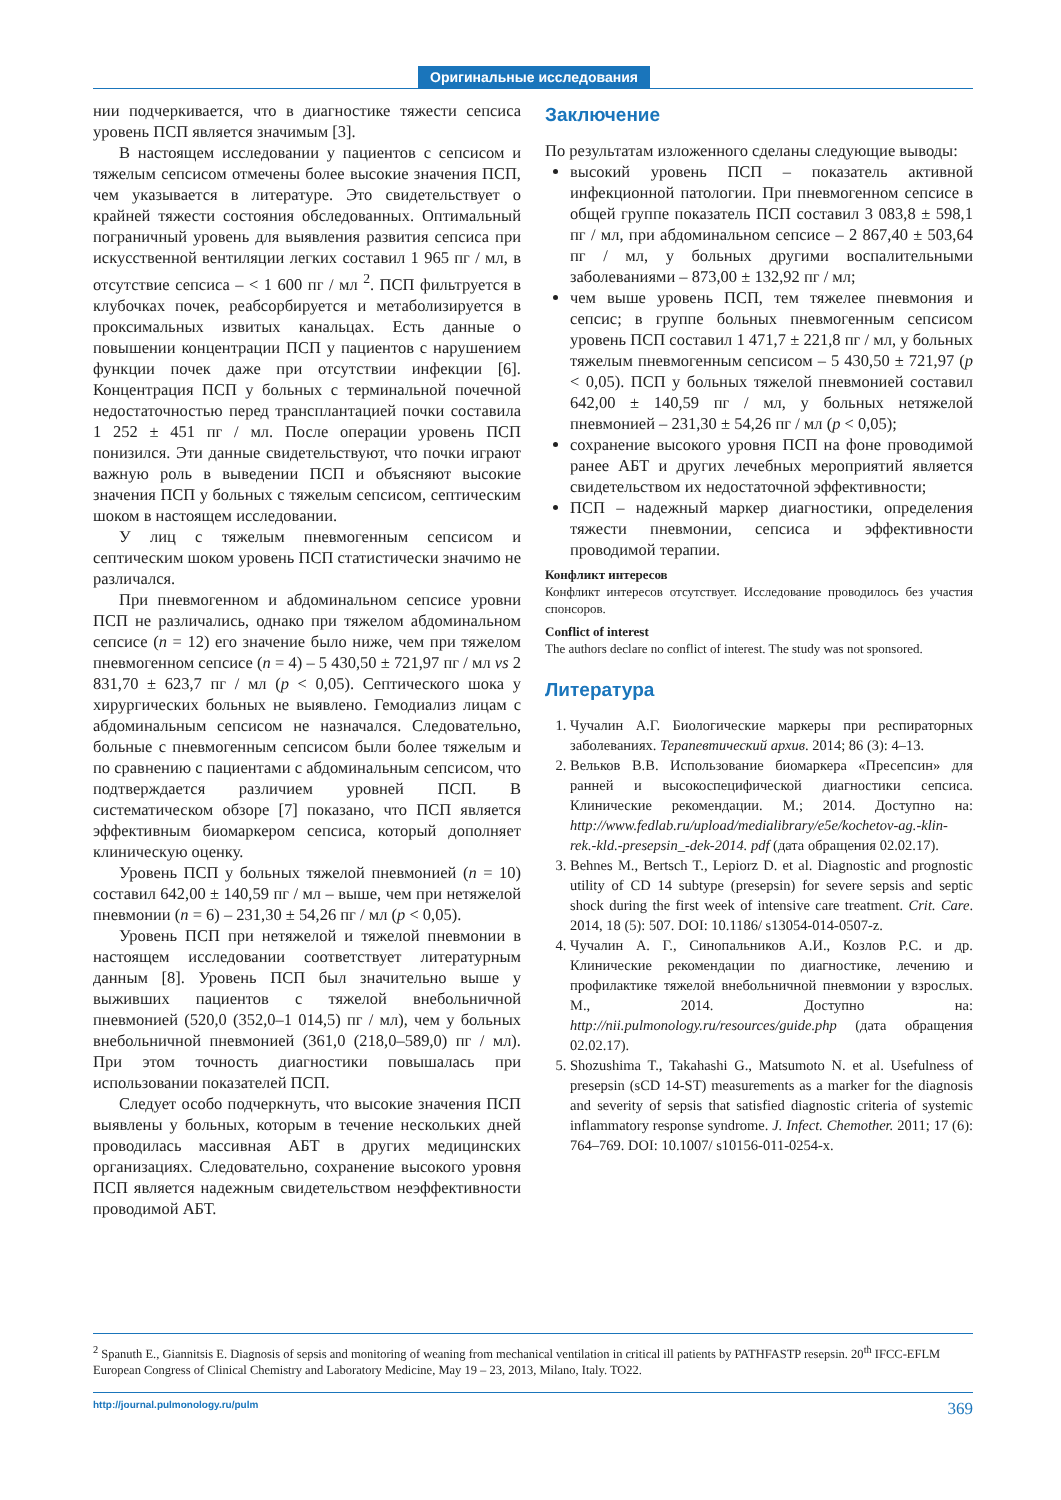Оригинальные исследования
нии подчеркивается, что в диагностике тяжести сепсиса уровень ПСП является значимым [3].
В настоящем исследовании у пациентов с сепсисом и тяжелым сепсисом отмечены более высокие значения ПСП, чем указывается в литературе. Это свидетельствует о крайней тяжести состояния обследованных. Оптимальный пограничный уровень для выявления развития сепсиса при искусственной вентиляции легких составил 1 965 пг / мл, в отсутствие сепсиса – < 1 600 пг / мл <sup>2</sup>. ПСП фильтруется в клубочках почек, реабсорбируется и метаболизируется в проксимальных извитых канальцах. Есть данные о повышении концентрации ПСП у пациентов с нарушением функции почек даже при отсутствии инфекции [6]. Концентрация ПСП у больных с терминальной почечной недостаточностью перед трансплантацией почки составила 1 252 ± 451 пг / мл. После операции уровень ПСП понизился. Эти данные свидетельствуют, что почки играют важную роль в выведении ПСП и объясняют высокие значения ПСП у больных с тяжелым сепсисом, септическим шоком в настоящем исследовании.
У лиц с тяжелым пневмогенным сепсисом и септическим шоком уровень ПСП статистически значимо не различался.
При пневмогенном и абдоминальном сепсисе уровни ПСП не различались, однако при тяжелом абдоминальном сепсисе (n = 12) его значение было ниже, чем при тяжелом пневмогенном сепсисе (n = 4) – 5 430,50 ± 721,97 пг / мл vs 2 831,70 ± 623,7 пг / мл (p < 0,05). Септического шока у хирургических больных не выявлено. Гемодиализ лицам с абдоминальным сепсисом не назначался. Следовательно, больные с пневмогенным сепсисом были более тяжелым и по сравнению с пациентами с абдоминальным сепсисом, что подтверждается различием уровней ПСП. В систематическом обзоре [7] показано, что ПСП является эффективным биомаркером сепсиса, который дополняет клиническую оценку.
Уровень ПСП у больных тяжелой пневмонией (n = 10) составил 642,00 ± 140,59 пг / мл – выше, чем при нетяжелой пневмонии (n = 6) – 231,30 ± 54,26 пг / мл (p < 0,05).
Уровень ПСП при нетяжелой и тяжелой пневмонии в настоящем исследовании соответствует литературным данным [8]. Уровень ПСП был значительно выше у выживших пациентов с тяжелой внебольничной пневмонией (520,0 (352,0–1 014,5) пг / мл), чем у больных внебольничной пневмонией (361,0 (218,0–589,0) пг / мл). При этом точность диагностики повышалась при использовании показателей ПСП.
Следует особо подчеркнуть, что высокие значения ПСП выявлены у больных, которым в течение нескольких дней проводилась массивная АБТ в других медицинских организациях. Следовательно, сохранение высокого уровня ПСП является надежным свидетельством неэффективности проводимой АБТ.
Заключение
По результатам изложенного сделаны следующие выводы:
высокий уровень ПСП – показатель активной инфекционной патологии. При пневмогенном сепсисе в общей группе показатель ПСП составил 3 083,8 ± 598,1 пг / мл, при абдоминальном сепсисе – 2 867,40 ± 503,64 пг / мл, у больных другими воспалительными заболеваниями – 873,00 ± 132,92 пг / мл;
чем выше уровень ПСП, тем тяжелее пневмония и сепсис; в группе больных пневмогенным сепсисом уровень ПСП составил 1 471,7 ± 221,8 пг / мл, у больных тяжелым пневмогенным сепсисом – 5 430,50 ± 721,97 (p < 0,05). ПСП у больных тяжелой пневмонией составил 642,00 ± 140,59 пг / мл, у больных нетяжелой пневмонией – 231,30 ± 54,26 пг / мл (p < 0,05);
сохранение высокого уровня ПСП на фоне проводимой ранее АБТ и других лечебных мероприятий является свидетельством их недостаточной эффективности;
ПСП – надежный маркер диагностики, определения тяжести пневмонии, сепсиса и эффективности проводимой терапии.
Конфликт интересов
Конфликт интересов отсутствует. Исследование проводилось без участия спонсоров.
Conflict of interest
The authors declare no conflict of interest. The study was not sponsored.
Литература
1. Чучалин А.Г. Биологические маркеры при респираторных заболеваниях. Терапевтический архив. 2014; 86 (3): 4–13.
2. Вельков В.В. Использование биомаркера «Пресепсин» для ранней и высокоспецифической диагностики сепсиса. Клинические рекомендации. М.; 2014. Доступно на: http://www.fedlab.ru/upload/medialibrary/e5e/kochetov-ag.-klin-rek.-kld.-presepsin_-dek-2014. pdf (дата обращения 02.02.17).
3. Behnes M., Bertsch T., Lepiorz D. et al. Diagnostic and prognostic utility of CD 14 subtype (presepsin) for severe sepsis and septic shock during the first week of intensive care treatment. Crit. Care. 2014, 18 (5): 507. DOI: 10.1186/ s13054-014-0507-z.
4. Чучалин А. Г., Синопальников А.И., Козлов Р.С. и др. Клинические рекомендации по диагностике, лечению и профилактике тяжелой внебольничной пневмонии у взрослых. М., 2014. Доступно на: http://nii.pulmonology.ru/resources/guide.php (дата обращения 02.02.17).
5. Shozushima T., Takahashi G., Matsumoto N. et al. Usefulness of presepsin (sCD 14-ST) measurements as a marker for the diagnosis and severity of sepsis that satisfied diagnostic criteria of systemic inflammatory response syndrome. J. Infect. Chemother. 2011; 17 (6): 764–769. DOI: 10.1007/ s10156-011-0254-x.
<sup>2</sup> Spanuth E., Giannitsis E. Diagnosis of sepsis and monitoring of weaning from mechanical ventilation in critical ill patients by PATHFASTP resepsin. 20<sup>th</sup> IFCC-EFLM European Congress of Clinical Chemistry and Laboratory Medicine, May 19 – 23, 2013, Milano, Italy. TO22.
http://journal.pulmonology.ru/pulm 369